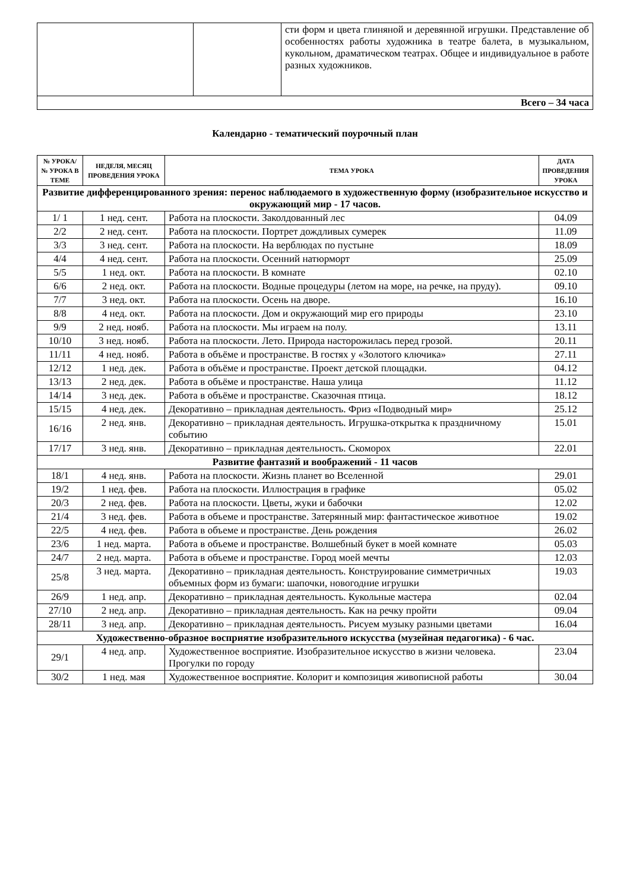| | | сти форм и цвета глиняной и деревянной игрушки. Представление об особенностях работы художника в театре балета, в музыкальном, кукольном, драматическом театрах. Общее и индивидуальное в работе разных художников. |
| Всего – 34 часа | | |
Календарно - тематический поурочный план
| № УРОКА/ № УРОКА В ТЕМЕ | НЕДЕЛЯ, МЕСЯЦ ПРОВЕДЕНИЯ УРОКА | ТЕМА УРОКА | ДАТА ПРОВЕДЕНИЯ УРОКА |
| --- | --- | --- | --- |
| Развитие дифференцированного зрения: перенос наблюдаемого в художественную форму (изобразительное искусство и окружающий мир - 17 часов. | | | |
| 1/ 1 | 1 нед. сент. | Работа на плоскости. Заколдованный лес | 04.09 |
| 2/2 | 2 нед. сент. | Работа на плоскости. Портрет дождливых сумерек | 11.09 |
| 3/3 | 3 нед. сент. | Работа на плоскости. На верблюдах по пустыне | 18.09 |
| 4/4 | 4 нед. сент. | Работа на плоскости. Осенний натюрморт | 25.09 |
| 5/5 | 1 нед. окт. | Работа на плоскости. В комнате | 02.10 |
| 6/6 | 2 нед. окт. | Работа на плоскости. Водные процедуры (летом на море, на речке, на пруду). | 09.10 |
| 7/7 | 3 нед. окт. | Работа на плоскости. Осень на дворе. | 16.10 |
| 8/8 | 4 нед. окт. | Работа на плоскости. Дом и окружающий мир его природы | 23.10 |
| 9/9 | 2 нед. нояб. | Работа на плоскости. Мы играем на полу. | 13.11 |
| 10/10 | 3 нед. нояб. | Работа на плоскости. Лето. Природа насторожилась перед грозой. | 20.11 |
| 11/11 | 4 нед. нояб. | Работа в объёме и пространстве. В гостях у «Золотого ключика» | 27.11 |
| 12/12 | 1 нед. дек. | Работа в объёме и пространстве. Проект детской площадки. | 04.12 |
| 13/13 | 2 нед. дек. | Работа в объёме и пространстве. Наша улица | 11.12 |
| 14/14 | 3 нед. дек. | Работа в объёме и пространстве. Сказочная птица. | 18.12 |
| 15/15 | 4 нед. дек. | Декоративно – прикладная деятельность. Фриз «Подводный мир» | 25.12 |
| 16/16 | 2 нед. янв. | Декоративно – прикладная деятельность. Игрушка-открытка к праздничному событию | 15.01 |
| 17/17 | 3 нед. янв. | Декоративно – прикладная деятельность. Скоморох | 22.01 |
| Развитие фантазий и воображений - 11 часов | | | |
| 18/1 | 4 нед. янв. | Работа на плоскости. Жизнь планет во Вселенной | 29.01 |
| 19/2 | 1 нед. фев. | Работа на плоскости. Иллюстрация в графике | 05.02 |
| 20/3 | 2 нед. фев. | Работа на плоскости. Цветы, жуки и бабочки | 12.02 |
| 21/4 | 3 нед. фев. | Работа в объеме и пространстве. Затерянный мир: фантастическое животное | 19.02 |
| 22/5 | 4 нед. фев. | Работа в объеме и пространстве. День рождения | 26.02 |
| 23/6 | 1 нед. марта. | Работа в объеме и пространстве. Волшебный букет в моей комнате | 05.03 |
| 24/7 | 2 нед. марта. | Работа в объеме и пространстве. Город моей мечты | 12.03 |
| 25/8 | 3 нед. марта. | Декоративно – прикладная деятельность. Конструирование симметричных объемных форм из бумаги: шапочки, новогодние игрушки | 19.03 |
| 26/9 | 1 нед. апр. | Декоративно – прикладная деятельность. Кукольные мастера | 02.04 |
| 27/10 | 2 нед. апр. | Декоративно – прикладная деятельность. Как на речку пройти | 09.04 |
| 28/11 | 3 нед. апр. | Декоративно – прикладная деятельность. Рисуем музыку разными цветами | 16.04 |
| Художественно-образное восприятие изобразительного искусства (музейная педагогика) - 6 час. | | | |
| 29/1 | 4 нед. апр. | Художественное восприятие. Изобразительное искусство в жизни человека. Прогулки по городу | 23.04 |
| 30/2 | 1 нед. мая | Художественное восприятие. Колорит и композиция живописной работы | 30.04 |